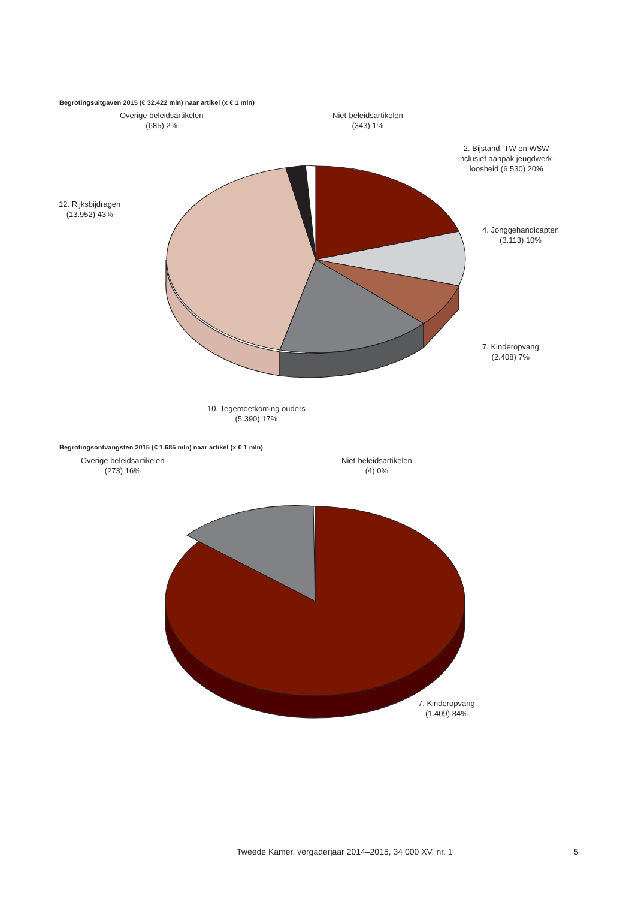Begrotingsuitgaven 2015 (€ 32.422 mln) naar artikel (x € 1 mln)
Overige beleidsartikelen
(685) 2%
Niet-beleidsartikelen
(343) 1%
2. Bijstand, TW en WSW
inclusief aanpak jeugdwerk-
loosheid (6.530) 20%
12. Rijksbijdragen
(13.952) 43%
4. Jonggehandicapten
(3.113) 10%
7. Kinderopvang
(2.408) 7%
10. Tegemoetkoming ouders
(5.390) 17%
Begrotingsontvangsten 2015 (€ 1.685 mln) naar artikel (x € 1 mln)
Overige beleidsartikelen
(273) 16%
Niet-beleidsartikelen
(4) 0%
7. Kinderopvang
(1.409) 84%
Tweede Kamer, vergaderjaar 2014–2015, 34 000 XV, nr. 1
5